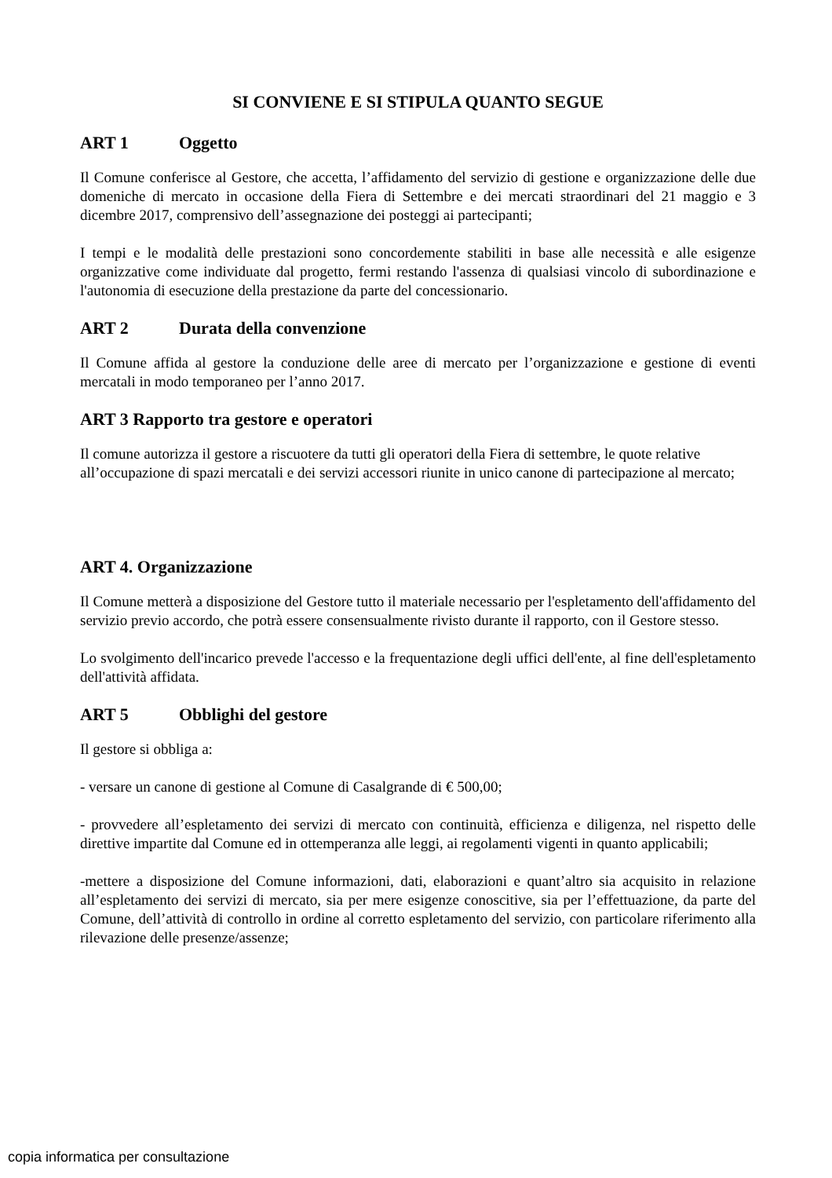SI CONVIENE E SI STIPULA QUANTO SEGUE
ART 1 Oggetto
Il Comune conferisce al Gestore, che accetta, l’affidamento del servizio di gestione e organizzazione delle due domeniche di mercato in occasione della Fiera di Settembre e dei mercati straordinari del 21 maggio e 3 dicembre 2017, comprensivo dell’assegnazione dei posteggi ai partecipanti;
I tempi e le modalità delle prestazioni sono concordemente stabiliti in base alle necessità e alle esigenze organizzative come individuate dal progetto, fermi restando l'assenza di qualsiasi vincolo di subordinazione e l'autonomia di esecuzione della prestazione da parte del concessionario.
ART 2 Durata della convenzione
Il Comune affida al gestore la conduzione delle aree di mercato per l’organizzazione e gestione di eventi mercatali in modo temporaneo per l’anno 2017.
ART 3 Rapporto tra gestore e operatori
Il comune autorizza il gestore a riscuotere da tutti gli operatori della Fiera di settembre, le quote relative all’occupazione di spazi mercatali e dei servizi accessori riunite in unico canone di partecipazione al mercato;
ART 4. Organizzazione
Il Comune metterà a disposizione del Gestore tutto il materiale necessario per l'espletamento dell'affidamento del servizio previo accordo, che potrà essere consensualmente rivisto durante il rapporto, con il Gestore stesso.
Lo svolgimento dell'incarico prevede l'accesso e la frequentazione degli uffici dell'ente, al fine dell'espletamento dell'attività affidata.
ART 5 Obblighi del gestore
Il gestore si obbliga a:
- versare un canone di gestione al Comune di Casalgrande di € 500,00;
- provvedere all’espletamento dei servizi di mercato con continuità, efficienza e diligenza, nel rispetto delle direttive impartite dal Comune ed in ottemperanza alle leggi, ai regolamenti vigenti in quanto applicabili;
-mettere a disposizione del Comune informazioni, dati, elaborazioni e quant’altro sia acquisito in relazione all’espletamento dei servizi di mercato, sia per mere esigenze conoscitive, sia per l’effettuazione, da parte del Comune, dell’attività di controllo in ordine al corretto espletamento del servizio, con particolare riferimento alla rilevazione delle presenze/assenze;
copia informatica per consultazione